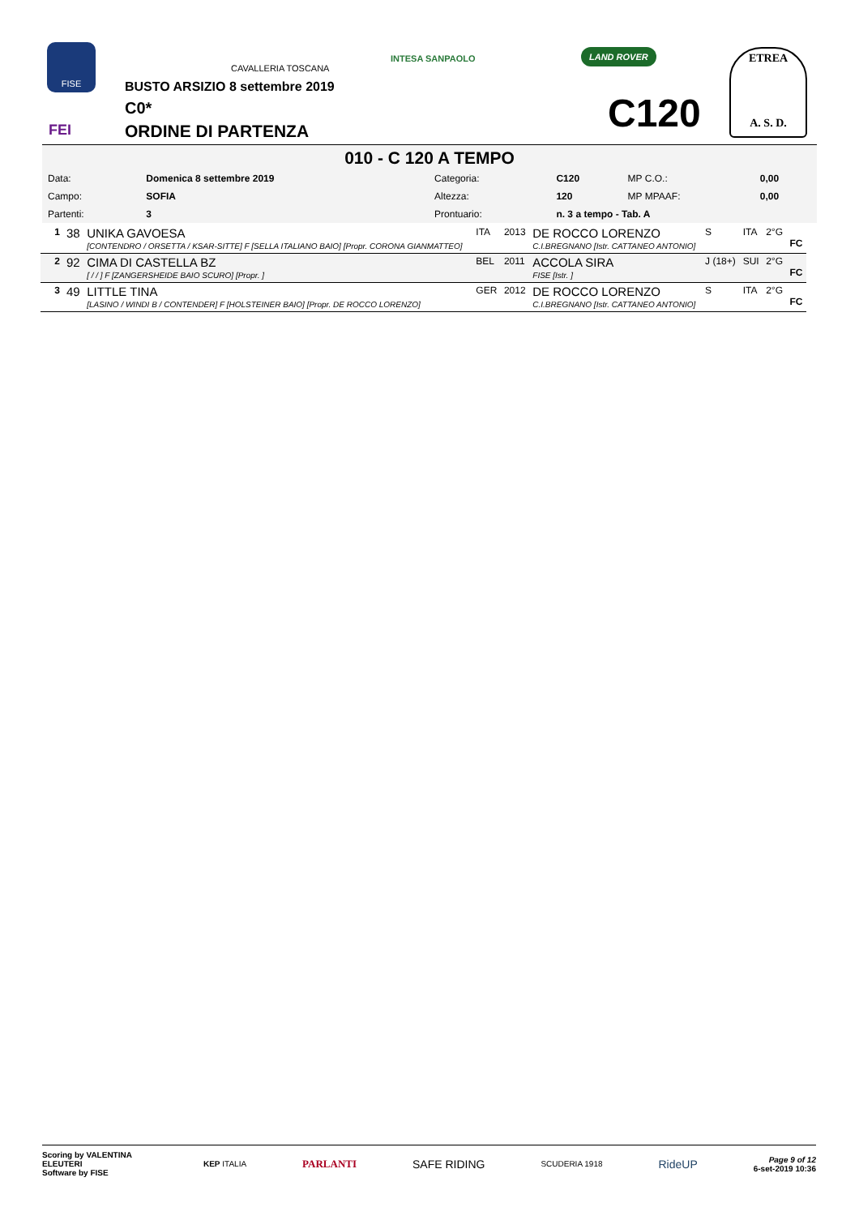FISE
FEI
CAVALLERIA TOSCANA
INTESA SANPAOLO
LAND ROVER
ETREA
A. S. D.
BUSTO ARSIZIO 8 settembre 2019
C0*
ORDINE DI PARTENZA C120
010 - C 120 A TEMPO
| Data: | Domenica 8 settembre 2019 | Categoria: | C120 | MP C.O.: | 0,00 |
| Campo: | SOFIA | Altezza: | 120 | MP MPAAF: | 0,00 |
| Partenti: | 3 | Prontuario: | n. 3 a tempo - Tab. A | | |
| 1 | 38 | UNIKA GAVOESA [CONTENDRO / ORSETTA / KSAR-SITTE] F [SELLA ITALIANO BAIO] [Propr. CORONA GIANMATTEO] | ITA | 2013 | DE ROCCO LORENZO C.I.BREGNANO [Istr. CATTANEO ANTONIO] | S | ITA | 2°G | FC |
| 2 | 92 | CIMA DI CASTELLA BZ [ / / ] F [ZANGERSHEIDE BAIO SCURO] [Propr. ] | BEL | 2011 | ACCOLA SIRA FISE [Istr. ] | J (18+) | SUI | 2°G | FC |
| 3 | 49 | LITTLE TINA [LASINO / WINDI B / CONTENDER] F [HOLSTEINER BAIO] [Propr. DE ROCCO LORENZO] | GER | 2012 | DE ROCCO LORENZO C.I.BREGNANO [Istr. CATTANEO ANTONIO] | S | ITA | 2°G | FC |
Scoring by VALENTINA ELEUTERI
Software by FISE
KEP ITALIA PARLANTI SAFE RIDING SCUDERIA 1918 RideUP
Page 9 of 12
6-set-2019 10:36